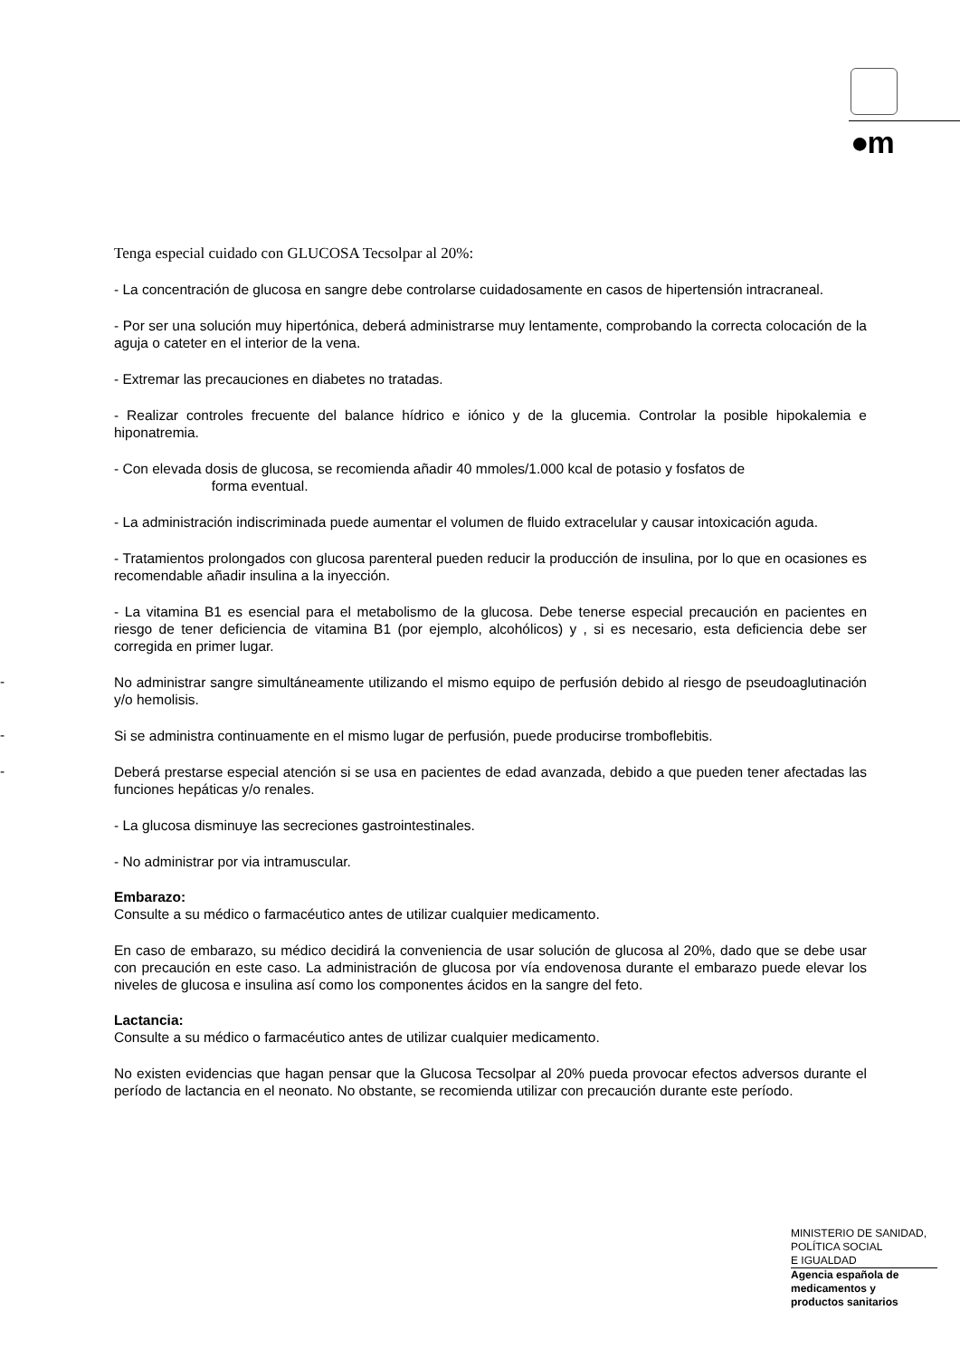●m
Tenga especial cuidado con GLUCOSA Tecsolpar al 20%:
- La concentración de glucosa en sangre debe controlarse cuidadosamente en casos de hipertensión intracraneal.
- Por ser una solución muy hipertónica, deberá administrarse muy lentamente, comprobando la correcta colocación de la aguja o cateter en el interior de la vena.
- Extremar las precauciones en diabetes no tratadas.
- Realizar controles frecuente del balance hídrico e iónico y de la glucemia. Controlar la posible hipokalemia e hiponatremia.
- Con elevada dosis de glucosa, se recomienda añadir 40 mmoles/1.000 kcal de potasio y fosfatos de
forma eventual.
- La administración indiscriminada puede aumentar el volumen de fluido extracelular y causar intoxicación aguda.
- Tratamientos prolongados con glucosa parenteral pueden reducir la producción de insulina, por lo que en ocasiones es recomendable añadir insulina a la inyección.
- La vitamina B1 es esencial para el metabolismo de la glucosa. Debe tenerse especial precaución en pacientes en riesgo de tener deficiencia de vitamina B1 (por ejemplo, alcohólicos) y , si es necesario, esta deficiencia debe ser corregida en primer lugar.
-
No administrar sangre simultáneamente utilizando el mismo equipo de perfusión debido al riesgo de pseudoaglutinación y/o hemolisis.
-
Si se administra continuamente en el mismo lugar de perfusión, puede producirse tromboflebitis.
-
Deberá prestarse especial atención si se usa en pacientes de edad avanzada, debido a que pueden tener afectadas las funciones hepáticas y/o renales.
- La glucosa disminuye las secreciones gastrointestinales.
- No administrar por via intramuscular.
Embarazo:
Consulte a su médico o farmacéutico antes de utilizar cualquier medicamento.
En caso de embarazo, su médico decidirá la conveniencia de usar solución de glucosa al 20%, dado que se debe usar con precaución en este caso. La administración de glucosa por vía endovenosa durante el embarazo puede elevar los niveles de glucosa e insulina así como los componentes ácidos en la sangre del feto.
Lactancia:
Consulte a su médico o farmacéutico antes de utilizar cualquier medicamento.
No existen evidencias que hagan pensar que la Glucosa Tecsolpar al 20% pueda provocar efectos adversos durante el período de lactancia en el neonato. No obstante, se recomienda utilizar con precaución durante este período.
MINISTERIO DE SANIDAD,
POLÍTICA SOCIAL
E IGUALDAD
Agencia española de
medicamentos y
productos sanitarios